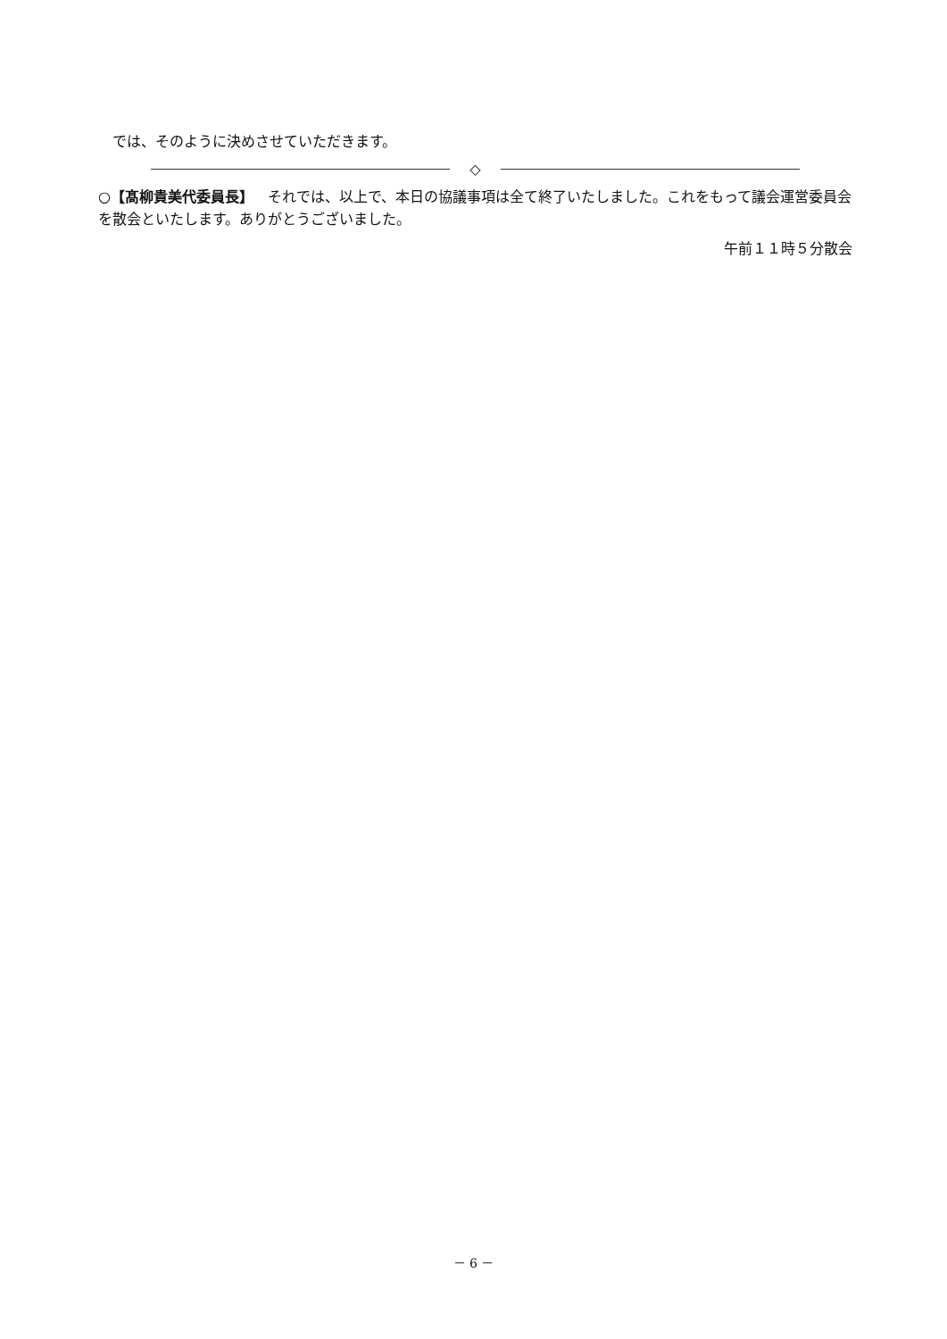では、そのように決めさせていただきます。
◇
○【髙柳貴美代委員長】 それでは、以上で、本日の協議事項は全て終了いたしました。これをもって議会運営委員会を散会といたします。ありがとうございました。
午前１１時５分散会
－ 6 －